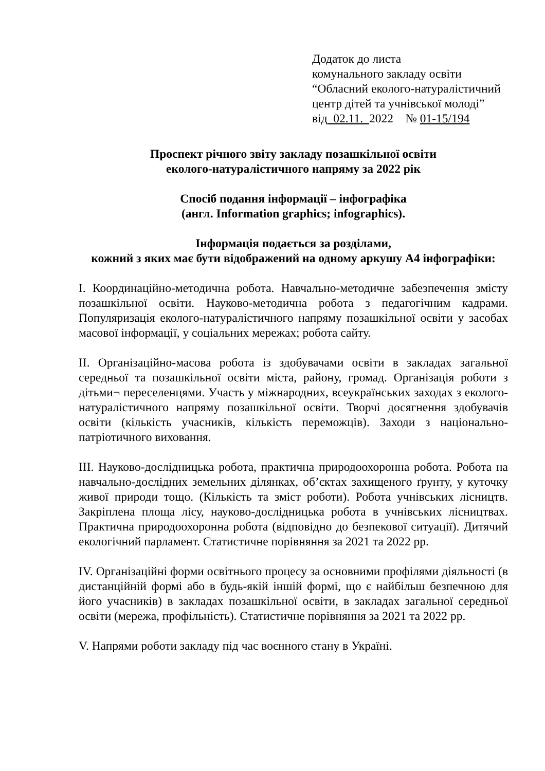Додаток до листа
комунального закладу освіти
“Обласний еколого-натуралістичний
центр дітей та учнівської молоді”
від 02.11. 2022 № 01-15/194
Проспект річного звіту закладу позашкільної освіти
еколого-натуралістичного напряму за 2022 рік
Спосіб подання інформації – інфографіка
(англ. Information graphics; infographics).
Інформація подається за розділами,
кожний з яких має бути відображений на одному аркушу А4 інфографіки:
І. Координаційно-методична робота. Навчально-методичне забезпечення змісту позашкільної освіти. Науково-методична робота з педагогічним кадрами. Популяризація еколого-натуралістичного напряму позашкільної освіти у засобах масової інформації, у соціальних мережах; робота сайту.
ІІ. Організаційно-масова робота із здобувачами освіти в закладах загальної середньої та позашкільної освіти міста, району, громад. Організація роботи з дітьми¬ переселенцями. Участь у міжнародних, всеукраїнських заходах з еколого-натуралістичного напряму позашкільної освіти. Творчі досягнення здобувачів освіти (кількість учасників, кількість переможців). Заходи з національно-патріотичного виховання.
ІІІ. Науково-дослідницька робота, практична природоохоронна робота. Робота на навчально-дослідних земельних ділянках, об’єктах захищеного ґрунту, у куточку живої природи тощо. (Кількість та зміст роботи). Робота учнівських лісництв. Закріплена площа лісу, науково-дослідницька робота в учнівських лісництвах. Практична природоохоронна робота (відповідно до безпекової ситуації). Дитячий екологічний парламент. Статистичне порівняння за 2021 та 2022 рр.
IV. Організаційні форми освітнього процесу за основними профілями діяльності (в дистанційній формі або в будь-якій іншій формі, що є найбільш безпечною для його учасників) в закладах позашкільної освіти, в закладах загальної середньої освіти (мережа, профільність). Статистичне порівняння за 2021 та 2022 рр.
V. Напрями роботи закладу під час воєнного стану в Україні.